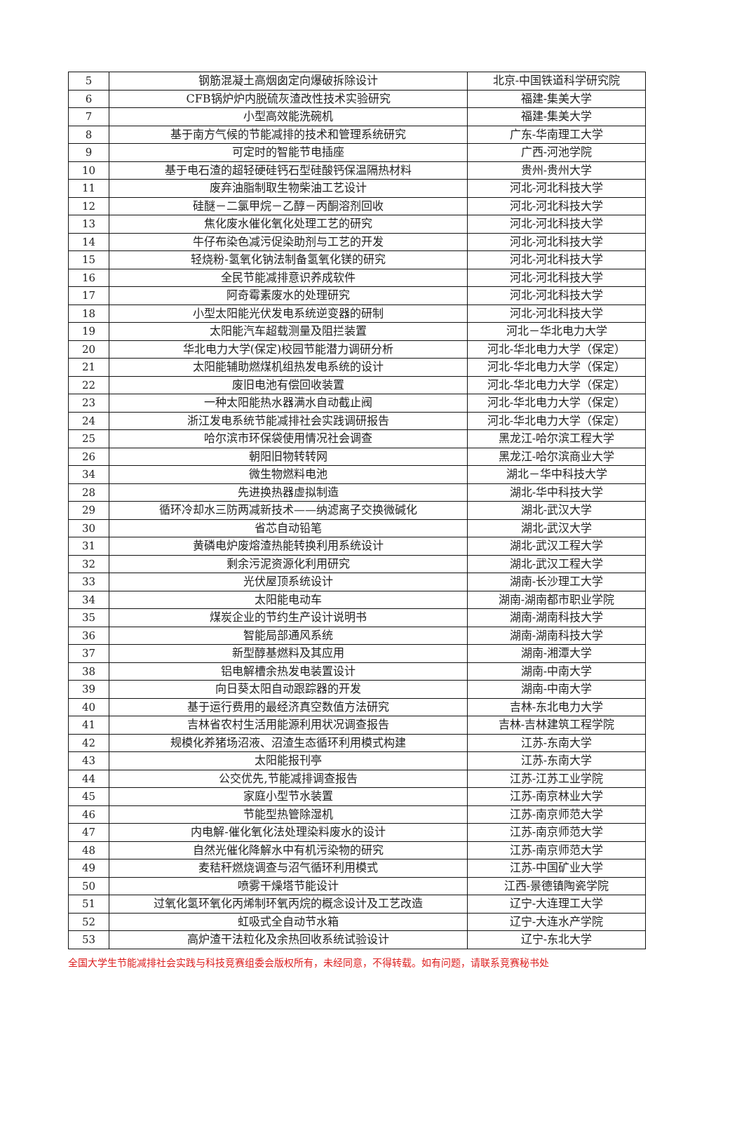| 5 | 钢筋混凝土高烟囱定向爆破拆除设计 | 北京-中国铁道科学研究院 |
| 6 | CFB锅炉炉内脱硫灰渣改性技术实验研究 | 福建-集美大学 |
| 7 | 小型高效能洗碗机 | 福建-集美大学 |
| 8 | 基于南方气候的节能减排的技术和管理系统研究 | 广东-华南理工大学 |
| 9 | 可定时的智能节电插座 | 广西-河池学院 |
| 10 | 基于电石渣的超轻硬硅钙石型硅酸钙保温隔热材料 | 贵州-贵州大学 |
| 11 | 废弃油脂制取生物柴油工艺设计 | 河北-河北科技大学 |
| 12 | 硅醚－二氯甲烷－乙醇－丙酮溶剂回收 | 河北-河北科技大学 |
| 13 | 焦化废水催化氧化处理工艺的研究 | 河北-河北科技大学 |
| 14 | 牛仔布染色减污促染助剂与工艺的开发 | 河北-河北科技大学 |
| 15 | 轻烧粉-氢氧化钠法制备氢氧化镁的研究 | 河北-河北科技大学 |
| 16 | 全民节能减排意识养成软件 | 河北-河北科技大学 |
| 17 | 阿奇霉素废水的处理研究 | 河北-河北科技大学 |
| 18 | 小型太阳能光伏发电系统逆变器的研制 | 河北-河北科技大学 |
| 19 | 太阳能汽车超载测量及阻拦装置 | 河北－华北电力大学 |
| 20 | 华北电力大学(保定)校园节能潜力调研分析 | 河北-华北电力大学（保定） |
| 21 | 太阳能辅助燃煤机组热发电系统的设计 | 河北-华北电力大学（保定） |
| 22 | 废旧电池有偿回收装置 | 河北-华北电力大学（保定） |
| 23 | 一种太阳能热水器满水自动截止阀 | 河北-华北电力大学（保定） |
| 24 | 浙江发电系统节能减排社会实践调研报告 | 河北-华北电力大学（保定） |
| 25 | 哈尔滨市环保袋使用情况社会调查 | 黑龙江-哈尔滨工程大学 |
| 26 | 朝阳旧物转转网 | 黑龙江-哈尔滨商业大学 |
| 34 | 微生物燃料电池 | 湖北－华中科技大学 |
| 28 | 先进换热器虚拟制造 | 湖北-华中科技大学 |
| 29 | 循环冷却水三防两减新技术——纳滤离子交换微碱化 | 湖北-武汉大学 |
| 30 | 省芯自动铅笔 | 湖北-武汉大学 |
| 31 | 黄磷电炉废熔渣热能转换利用系统设计 | 湖北-武汉工程大学 |
| 32 | 剩余污泥资源化利用研究 | 湖北-武汉工程大学 |
| 33 | 光伏屋顶系统设计 | 湖南-长沙理工大学 |
| 34 | 太阳能电动车 | 湖南-湖南都市职业学院 |
| 35 | 煤炭企业的节约生产设计说明书 | 湖南-湖南科技大学 |
| 36 | 智能局部通风系统 | 湖南-湖南科技大学 |
| 37 | 新型醇基燃料及其应用 | 湖南-湘潭大学 |
| 38 | 铝电解槽余热发电装置设计 | 湖南-中南大学 |
| 39 | 向日葵太阳自动跟踪器的开发 | 湖南-中南大学 |
| 40 | 基于运行费用的最经济真空数值方法研究 | 吉林-东北电力大学 |
| 41 | 吉林省农村生活用能源利用状况调查报告 | 吉林-吉林建筑工程学院 |
| 42 | 规模化养猪场沼液、沼渣生态循环利用模式构建 | 江苏-东南大学 |
| 43 | 太阳能报刊亭 | 江苏-东南大学 |
| 44 | 公交优先,节能减排调查报告 | 江苏-江苏工业学院 |
| 45 | 家庭小型节水装置 | 江苏-南京林业大学 |
| 46 | 节能型热管除湿机 | 江苏-南京师范大学 |
| 47 | 内电解-催化氧化法处理染料废水的设计 | 江苏-南京师范大学 |
| 48 | 自然光催化降解水中有机污染物的研究 | 江苏-南京师范大学 |
| 49 | 麦秸秆燃烧调查与沼气循环利用模式 | 江苏-中国矿业大学 |
| 50 | 喷雾干燥塔节能设计 | 江西-景德镇陶瓷学院 |
| 51 | 过氧化氢环氧化丙烯制环氧丙烷的概念设计及工艺改造 | 辽宁-大连理工大学 |
| 52 | 虹吸式全自动节水箱 | 辽宁-大连水产学院 |
| 53 | 高炉渣干法粒化及余热回收系统试验设计 | 辽宁-东北大学 |
全国大学生节能减排社会实践与科技竞赛组委会版权所有，未经同意，不得转载。如有问题，请联系竞赛秘书处